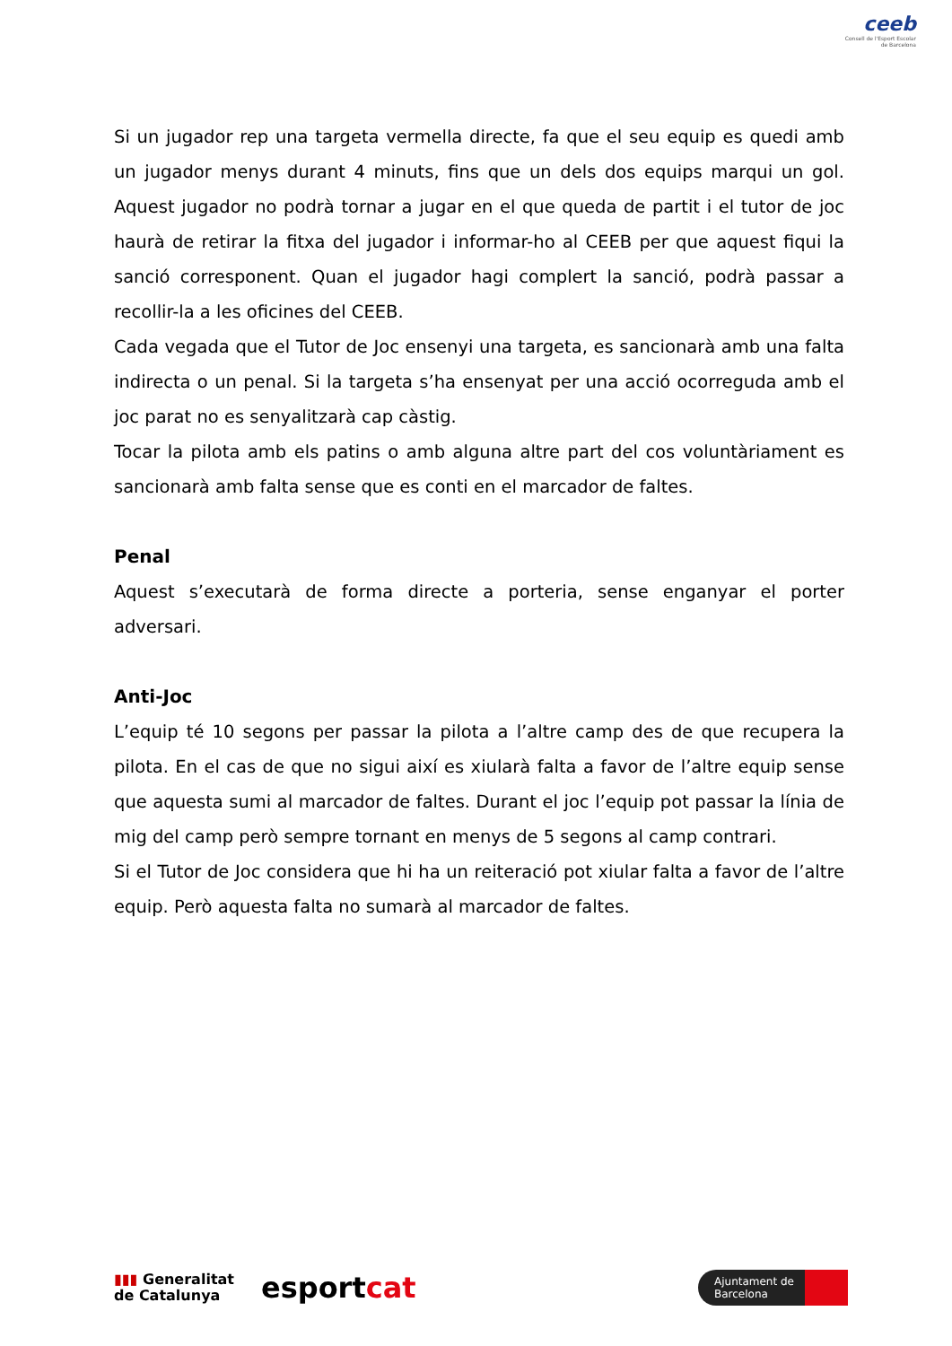ceeb
Consell de l'Esport Escolar de Barcelona
Si un jugador rep una targeta vermella directe, fa que el seu equip es quedi amb un jugador menys durant 4 minuts, fins que un dels dos equips marqui un gol. Aquest jugador no podrà tornar a jugar en el que queda de partit i el tutor de joc haurà de retirar la fitxa del jugador i informar-ho al CEEB per que aquest fiqui la sanció corresponent. Quan el jugador hagi complert la sanció, podrà passar a recollir-la a les oficines del CEEB.
Cada vegada que el Tutor de Joc ensenyi una targeta, es sancionarà amb una falta indirecta o un penal. Si la targeta s’ha ensenyat per una acció ocorreguda amb el joc parat no es senyalitzarà cap càstig.
Tocar la pilota amb els patins o amb alguna altre part del cos voluntàriament es sancionarà amb falta sense que es conti en el marcador de faltes.
Penal
Aquest s’executarà de forma directe a porteria, sense enganyar el porter adversari.
Anti-Joc
L’equip té 10 segons per passar la pilota a l’altre camp des de que recupera la pilota. En el cas de que no sigui així es xiularà falta a favor de l’altre equip sense que aquesta sumi al marcador de faltes. Durant el joc l’equip pot passar la línia de mig del camp però sempre tornant en menys de 5 segons al camp contrari.
Si el Tutor de Joc considera que hi ha un reiteració pot xiular falta a favor de l’altre equip. Però aquesta falta no sumarà al marcador de faltes.
▮▮▮ Generalitat
de Catalunya
esportcat
Ajuntament de
Barcelona